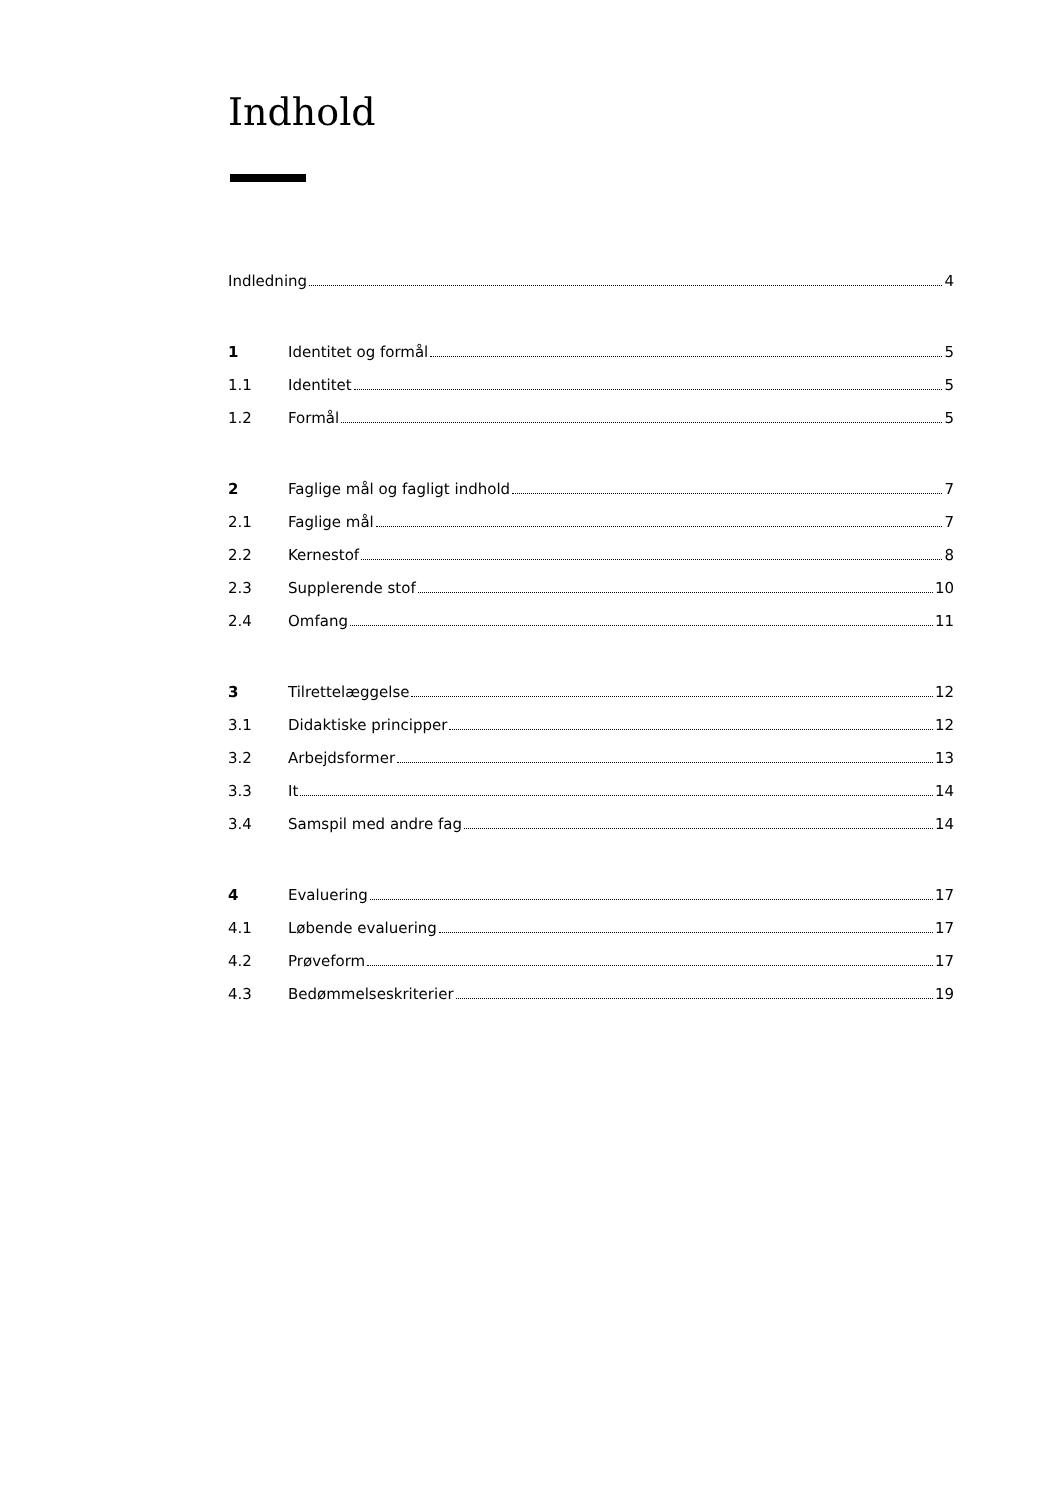Indhold
Indledning 4
1 Identitet og formål 5
1.1 Identitet 5
1.2 Formål 5
2 Faglige mål og fagligt indhold 7
2.1 Faglige mål 7
2.2 Kernestof 8
2.3 Supplerende stof 10
2.4 Omfang 11
3 Tilrettelæggelse 12
3.1 Didaktiske principper 12
3.2 Arbejdsformer 13
3.3 It 14
3.4 Samspil med andre fag 14
4 Evaluering 17
4.1 Løbende evaluering 17
4.2 Prøveform 17
4.3 Bedømmelseskriterier 19